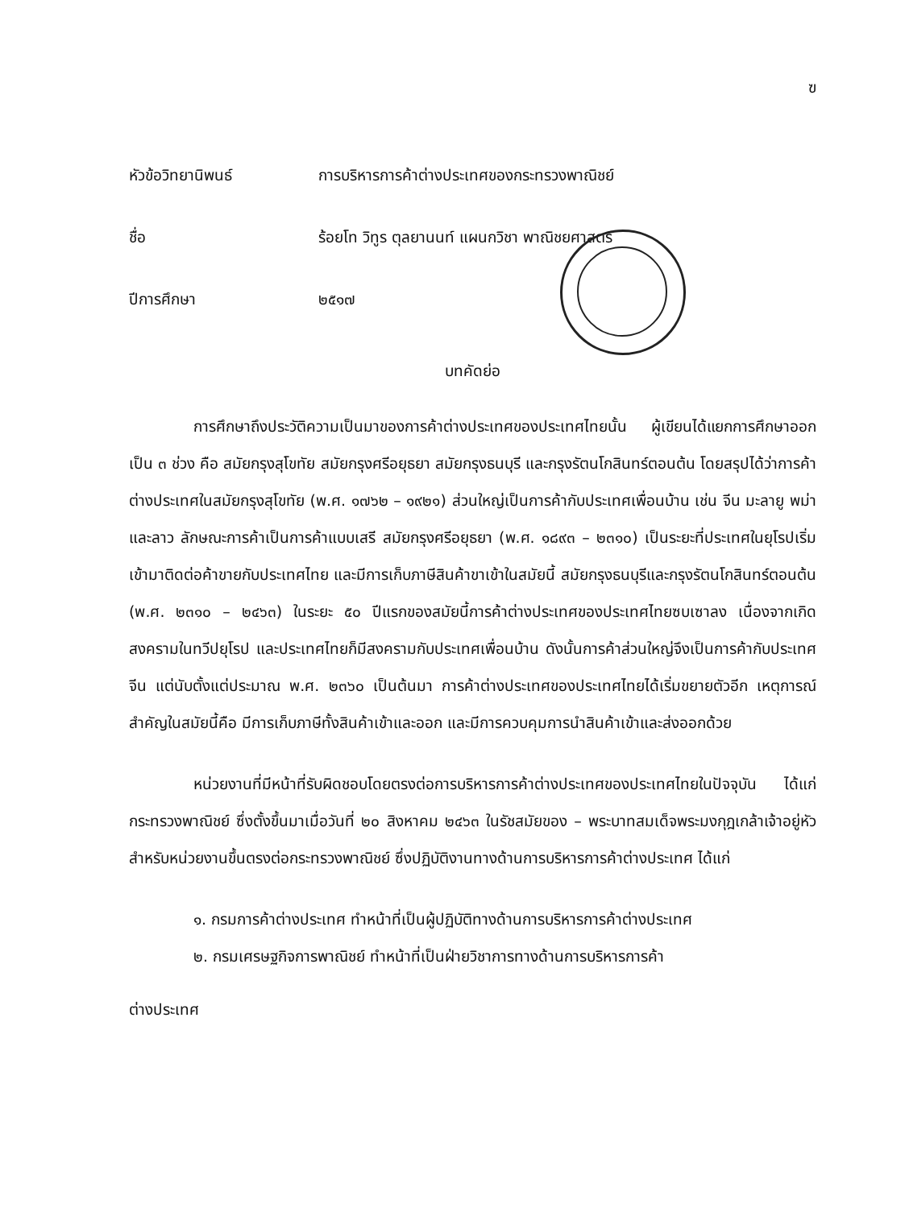ฃ
หัวข้อวิทยานิพนธ์
การบริหารการค้าต่างประเทศของกระทรวงพาณิชย์
ชื่อ
ร้อยโท วิทูร ตุลยานนท์ แผนกวิชา พาณิชยศาสตร์
ปีการศึกษา
๒๕๑๗
บทคัดย่อ
การศึกษาถึงประวัติความเป็นมาของการค้าต่างประเทศของประเทศไทยนั้น ผู้เขียนได้แยกการศึกษาออกเป็น ๓ ช่วง คือ สมัยกรุงสุโขทัย สมัยกรุงศรีอยุธยา สมัยกรุงธนบุรี และกรุงรัตนโกสินทร์ตอนต้น โดยสรุปได้ว่าการค้าต่างประเทศในสมัยกรุงสุโขทัย (พ.ศ. ๑๗๖๒ – ๑๙๒๑) ส่วนใหญ่เป็นการค้ากับประเทศเพื่อนบ้าน เช่น จีน มะลายู พม่า และลาว ลักษณะการค้าเป็นการค้าแบบเสรี สมัยกรุงศรีอยุธยา (พ.ศ. ๑๘๙๓ – ๒๓๑๐) เป็นระยะที่ประเทศในยุโรปเริ่มเข้ามาติดต่อค้าขายกับประเทศไทย และมีการเก็บภาษีสินค้าขาเข้าในสมัยนี้ สมัยกรุงธนบุรีและกรุงรัตนโกสินทร์ตอนต้น (พ.ศ. ๒๓๑๐ – ๒๔๖๓) ในระยะ ๕๐ ปีแรกของสมัยนี้การค้าต่างประเทศของประเทศไทยซบเซาลง เนื่องจากเกิดสงครามในทวีปยุโรป และประเทศไทยก็มีสงครามกับประเทศเพื่อนบ้าน ดังนั้นการค้าส่วนใหญ่จึงเป็นการค้ากับประเทศจีน แต่นับตั้งแต่ประมาณ พ.ศ. ๒๓๖๐ เป็นต้นมา การค้าต่างประเทศของประเทศไทยได้เริ่มขยายตัวอีก เหตุการณ์สำคัญในสมัยนี้คือ มีการเก็บภาษีทั้งสินค้าเข้าและออก และมีการควบคุมการนำสินค้าเข้าและส่งออกด้วย
หน่วยงานที่มีหน้าที่รับผิดชอบโดยตรงต่อการบริหารการค้าต่างประเทศของประเทศไทยในปัจจุบัน ได้แก่ กระทรวงพาณิชย์ ซึ่งตั้งขึ้นมาเมื่อวันที่ ๒๐ สิงหาคม ๒๔๖๓ ในรัชสมัยของ – พระบาทสมเด็จพระมงกุฎเกล้าเจ้าอยู่หัว สำหรับหน่วยงานขึ้นตรงต่อกระทรวงพาณิชย์ ซึ่งปฏิบัติงานทางด้านการบริหารการค้าต่างประเทศ ได้แก่
๑. กรมการค้าต่างประเทศ ทำหน้าที่เป็นผู้ปฏิบัติทางด้านการบริหารการค้าต่างประเทศ
๒. กรมเศรษฐกิจการพาณิชย์ ทำหน้าที่เป็นฝ่ายวิชาการทางด้านการบริหารการค้า
ต่างประเทศ